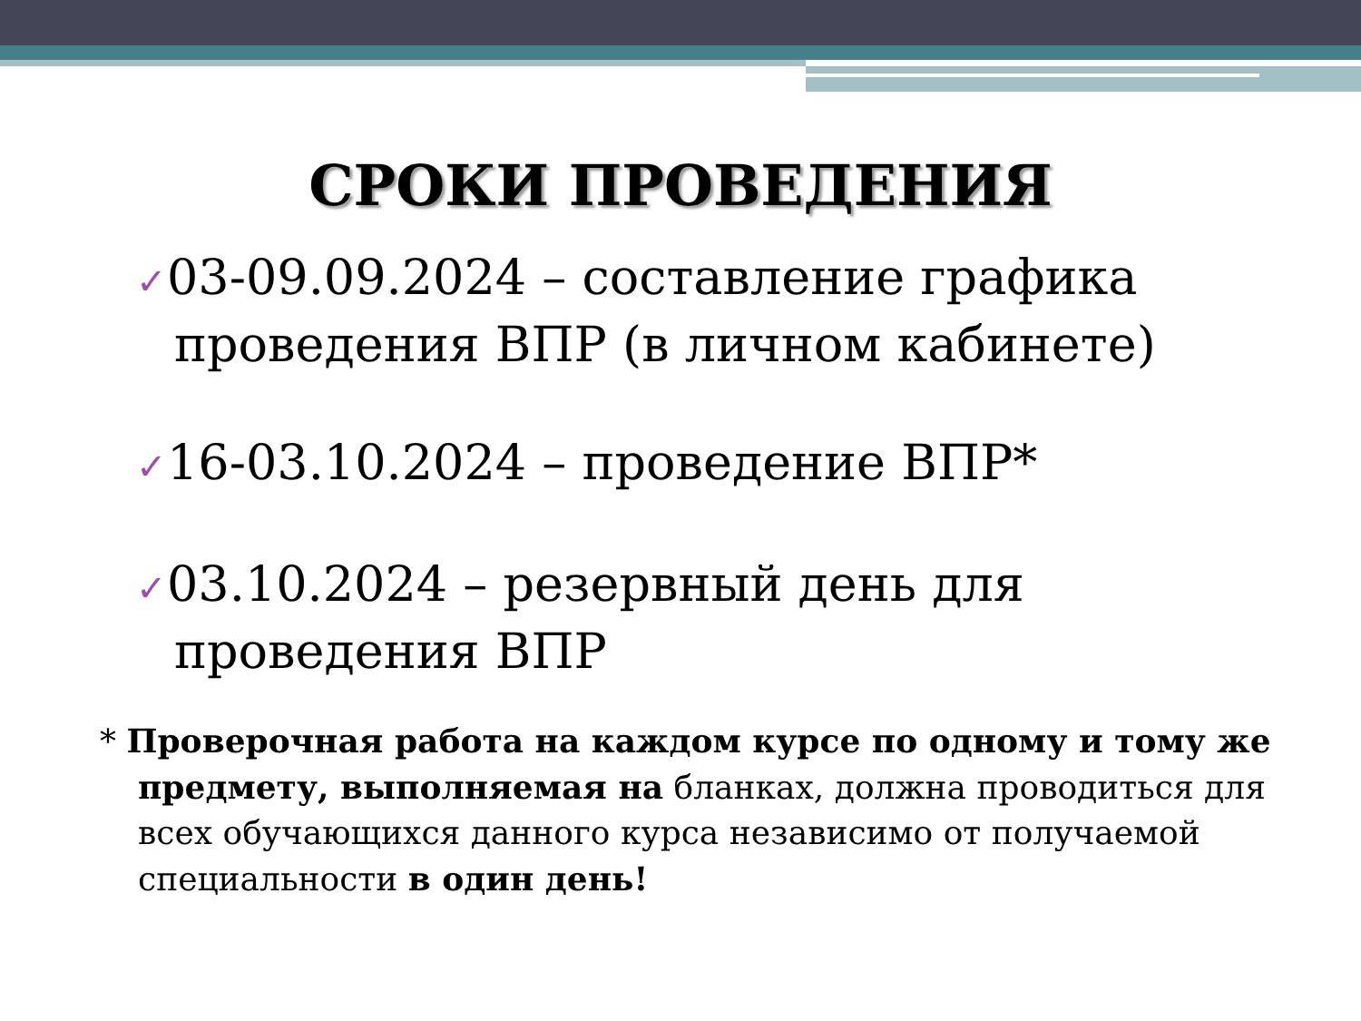СРОКИ ПРОВЕДЕНИЯ
✓03-09.09.2024 – составление графика проведения ВПР (в личном кабинете)
✓16-03.10.2024 – проведение ВПР*
✓03.10.2024 – резервный день для проведения ВПР
* Проверочная работа на каждом курсе по одному и тому же предмету, выполняемая на бланках, должна проводиться для всех обучающихся данного курса независимо от получаемой специальности в один день!